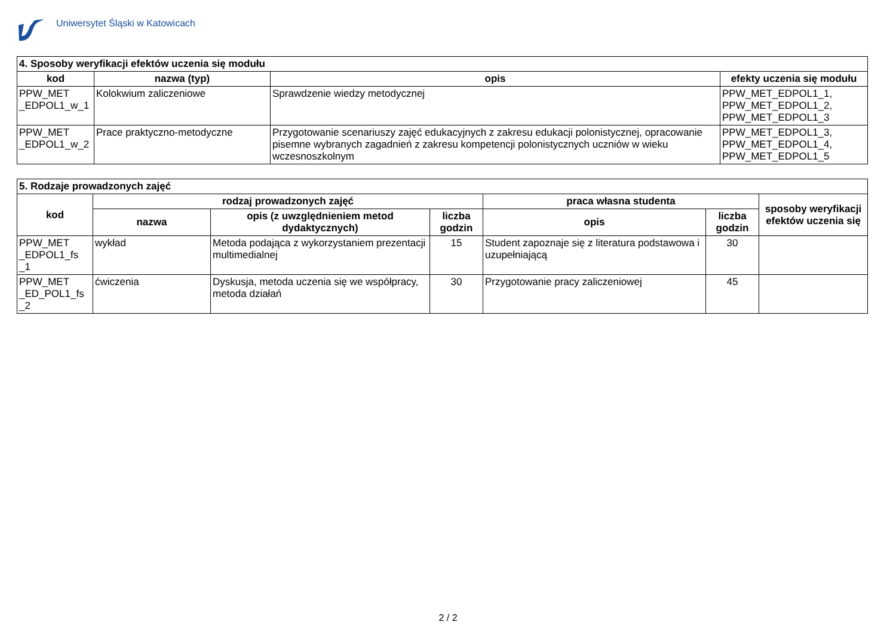Uniwersytet Śląski w Katowicach
| 4. Sposoby weryfikacji efektów uczenia się modułu | | | |
| kod | nazwa (typ) | opis | efekty uczenia się modułu |
| PPW_MET _EDPOL1_w_1 | Kolokwium zaliczeniowe | Sprawdzenie wiedzy metodycznej | PPW_MET_EDPOL1_1, PPW_MET_EDPOL1_2, PPW_MET_EDPOL1_3 |
| PPW_MET _EDPOL1_w_2 | Prace praktyczno-metodyczne | Przygotowanie scenariuszy zajęć edukacyjnych z zakresu edukacji polonistycznej, opracowanie pisemne wybranych zagadnień z zakresu kompetencji polonistycznych uczniów w wieku wczesnoszkolnym | PPW_MET_EDPOL1_3, PPW_MET_EDPOL1_4, PPW_MET_EDPOL1_5 |
| 5. Rodzaje prowadzonych zajęć | | | | | | |
| kod | rodzaj prowadzonych zajęć | | | praca własna studenta | | sposoby weryfikacji efektów uczenia się |
| | nazwa | opis (z uwzględnieniem metod dydaktycznych) | liczba godzin | opis | liczba godzin | |
| PPW_MET _EDPOL1_fs _1 | wykład | Metoda podająca z wykorzystaniem prezentacji multimedialnej | 15 | Student zapoznaje się z literatura podstawowa i uzupełniającą | 30 | |
| PPW_MET _ED_POL1_fs _2 | ćwiczenia | Dyskusja, metoda uczenia się we współpracy, metoda działań | 30 | Przygotowanie pracy zaliczeniowej | 45 | |
2 / 2